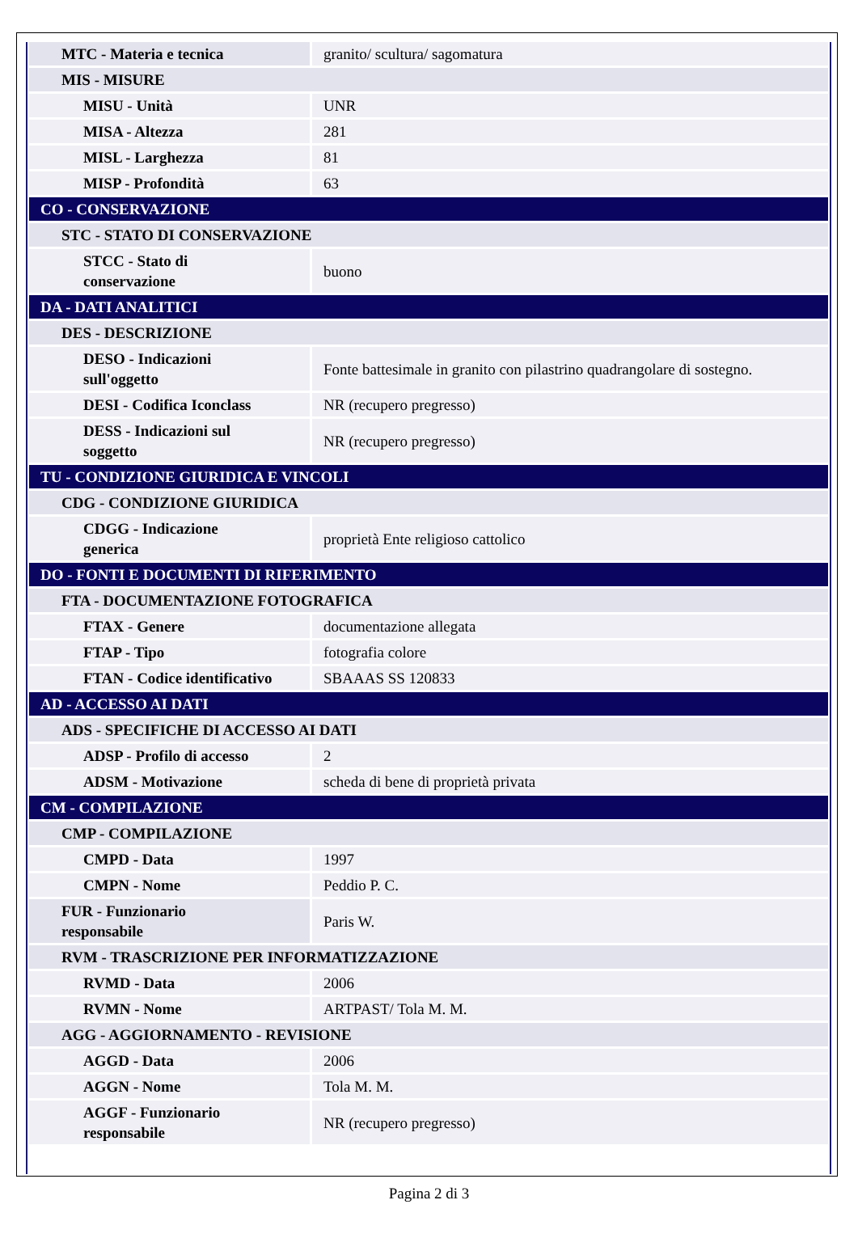| MTC - Materia e tecnica | granito/ scultura/ sagomatura |
| MIS - MISURE | |
| MISU - Unità | UNR |
| MISA - Altezza | 281 |
| MISL - Larghezza | 81 |
| MISP - Profondità | 63 |
| CO - CONSERVAZIONE | |
| STC - STATO DI CONSERVAZIONE | |
| STCC - Stato di conservazione | buono |
| DA - DATI ANALITICI | |
| DES - DESCRIZIONE | |
| DESO - Indicazioni sull'oggetto | Fonte battesimale in granito con pilastrino quadrangolare di sostegno. |
| DESI - Codifica Iconclass | NR (recupero pregresso) |
| DESS - Indicazioni sul soggetto | NR (recupero pregresso) |
| TU - CONDIZIONE GIURIDICA E VINCOLI | |
| CDG - CONDIZIONE GIURIDICA | |
| CDGG - Indicazione generica | proprietà Ente religioso cattolico |
| DO - FONTI E DOCUMENTI DI RIFERIMENTO | |
| FTA - DOCUMENTAZIONE FOTOGRAFICA | |
| FTAX - Genere | documentazione allegata |
| FTAP - Tipo | fotografia colore |
| FTAN - Codice identificativo | SBAAAS SS 120833 |
| AD - ACCESSO AI DATI | |
| ADS - SPECIFICHE DI ACCESSO AI DATI | |
| ADSP - Profilo di accesso | 2 |
| ADSM - Motivazione | scheda di bene di proprietà privata |
| CM - COMPILAZIONE | |
| CMP - COMPILAZIONE | |
| CMPD - Data | 1997 |
| CMPN - Nome | Peddio P. C. |
| FUR - Funzionario responsabile | Paris W. |
| RVM - TRASCRIZIONE PER INFORMATIZZAZIONE | |
| RVMD - Data | 2006 |
| RVMN - Nome | ARTPAST/ Tola M. M. |
| AGG - AGGIORNAMENTO - REVISIONE | |
| AGGD - Data | 2006 |
| AGGN - Nome | Tola M. M. |
| AGGF - Funzionario responsabile | NR (recupero pregresso) |
Pagina 2 di 3